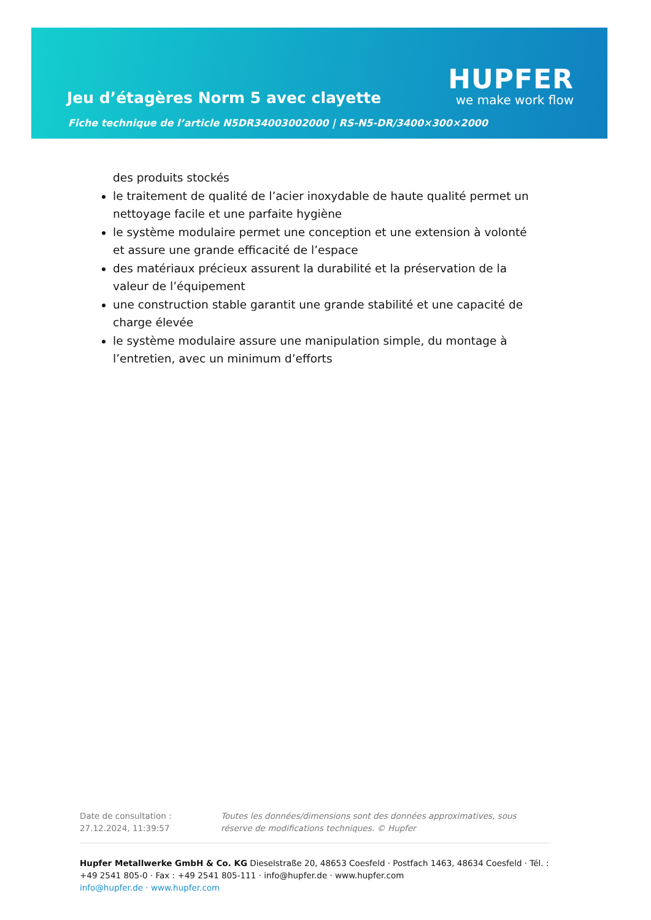Jeu d’étagères Norm 5 avec clayette
Fiche technique de l’article N5DR34003002000 | RS-N5-DR/3400×300×2000
HUPFER
we make work flow
des produits stockés
le traitement de qualité de l’acier inoxydable de haute qualité permet un nettoyage facile et une parfaite hygiène
le système modulaire permet une conception et une extension à volonté et assure une grande efficacité de l’espace
des matériaux précieux assurent la durabilité et la préservation de la valeur de l’équipement
une construction stable garantit une grande stabilité et une capacité de charge élevée
le système modulaire assure une manipulation simple, du montage à l’entretien, avec un minimum d’efforts
Date de consultation : 27.12.2024, 11:39:57
Toutes les données/dimensions sont des données approximatives, sous réserve de modifications techniques. © Hupfer
Hupfer Metallwerke GmbH & Co. KG Dieselstraße 20, 48653 Coesfeld · Postfach 1463, 48634 Coesfeld · Tél. : +49 2541 805-0 · Fax : +49 2541 805-111 · info@hupfer.de · www.hupfer.com
info@hupfer.de · www.hupfer.com